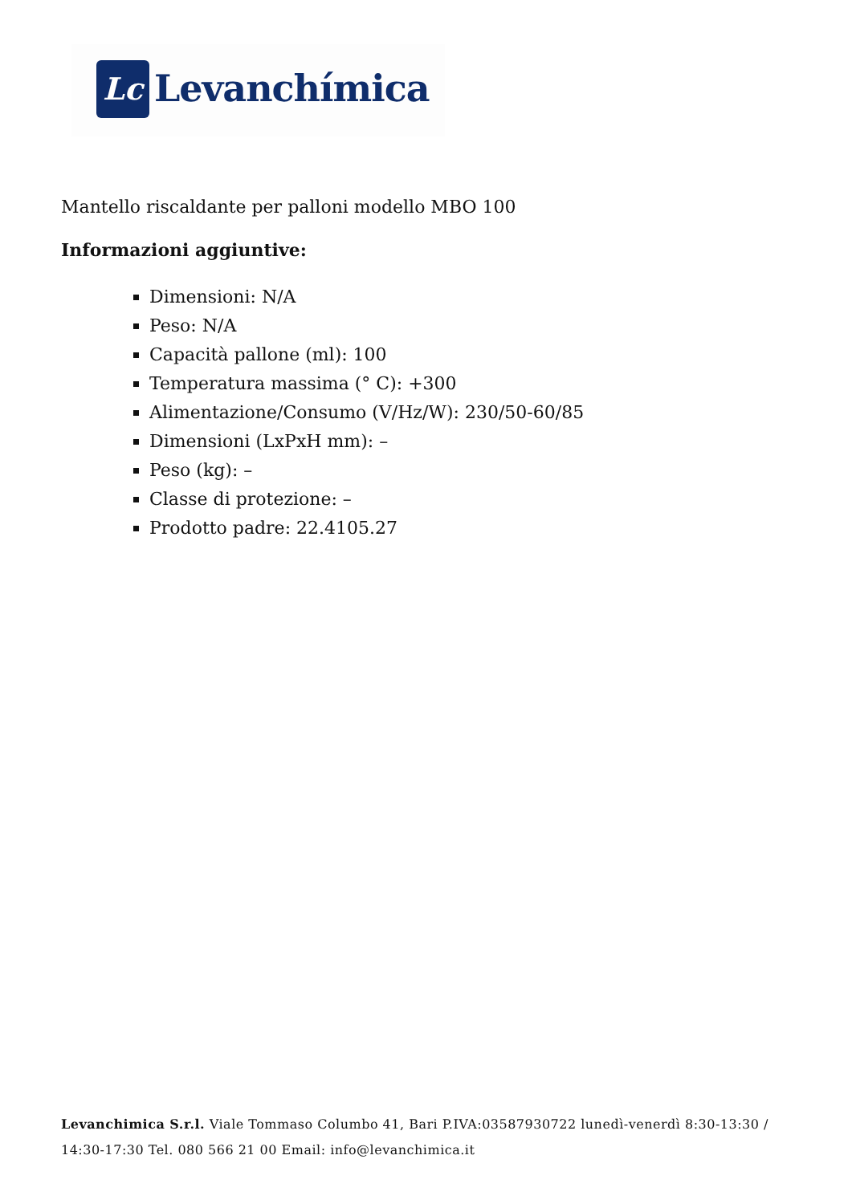Lc Levanchímica
Mantello riscaldante per palloni modello MBO 100
Informazioni aggiuntive:
Dimensioni: N/A
Peso: N/A
Capacità pallone (ml): 100
Temperatura massima (° C): +300
Alimentazione/Consumo (V/Hz/W): 230/50-60/85
Dimensioni (LxPxH mm): –
Peso (kg): –
Classe di protezione: –
Prodotto padre: 22.4105.27
Levanchimica S.r.l. Viale Tommaso Columbo 41, Bari P.IVA:03587930722 lunedì-venerdì 8:30-13:30 / 14:30-17:30 Tel. 080 566 21 00 Email: info@levanchimica.it